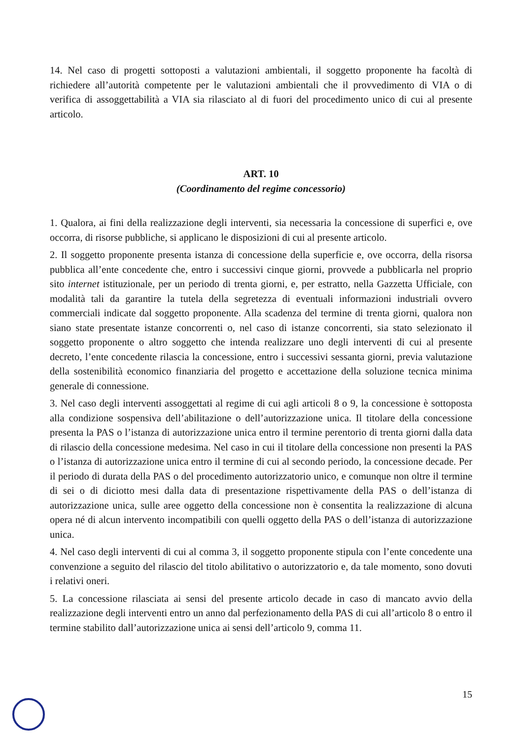14. Nel caso di progetti sottoposti a valutazioni ambientali, il soggetto proponente ha facoltà di richiedere all’autorità competente per le valutazioni ambientali che il provvedimento di VIA o di verifica di assoggettabilità a VIA sia rilasciato al di fuori del procedimento unico di cui al presente articolo.
ART. 10
(Coordinamento del regime concessorio)
1. Qualora, ai fini della realizzazione degli interventi, sia necessaria la concessione di superfici e, ove occorra, di risorse pubbliche, si applicano le disposizioni di cui al presente articolo.
2. Il soggetto proponente presenta istanza di concessione della superficie e, ove occorra, della risorsa pubblica all’ente concedente che, entro i successivi cinque giorni, provvede a pubblicarla nel proprio sito internet istituzionale, per un periodo di trenta giorni, e, per estratto, nella Gazzetta Ufficiale, con modalità tali da garantire la tutela della segretezza di eventuali informazioni industriali ovvero commerciali indicate dal soggetto proponente. Alla scadenza del termine di trenta giorni, qualora non siano state presentate istanze concorrenti o, nel caso di istanze concorrenti, sia stato selezionato il soggetto proponente o altro soggetto che intenda realizzare uno degli interventi di cui al presente decreto, l’ente concedente rilascia la concessione, entro i successivi sessanta giorni, previa valutazione della sostenibilità economico finanziaria del progetto e accettazione della soluzione tecnica minima generale di connessione.
3. Nel caso degli interventi assoggettati al regime di cui agli articoli 8 o 9, la concessione è sottoposta alla condizione sospensiva dell’abilitazione o dell’autorizzazione unica. Il titolare della concessione presenta la PAS o l’istanza di autorizzazione unica entro il termine perentorio di trenta giorni dalla data di rilascio della concessione medesima. Nel caso in cui il titolare della concessione non presenti la PAS o l’istanza di autorizzazione unica entro il termine di cui al secondo periodo, la concessione decade. Per il periodo di durata della PAS o del procedimento autorizzatorio unico, e comunque non oltre il termine di sei o di diciotto mesi dalla data di presentazione rispettivamente della PAS o dell’istanza di autorizzazione unica, sulle aree oggetto della concessione non è consentita la realizzazione di alcuna opera né di alcun intervento incompatibili con quelli oggetto della PAS o dell’istanza di autorizzazione unica.
4. Nel caso degli interventi di cui al comma 3, il soggetto proponente stipula con l’ente concedente una convenzione a seguito del rilascio del titolo abilitativo o autorizzatorio e, da tale momento, sono dovuti i relativi oneri.
5. La concessione rilasciata ai sensi del presente articolo decade in caso di mancato avvio della realizzazione degli interventi entro un anno dal perfezionamento della PAS di cui all’articolo 8 o entro il termine stabilito dall’autorizzazione unica ai sensi dell’articolo 9, comma 11.
15